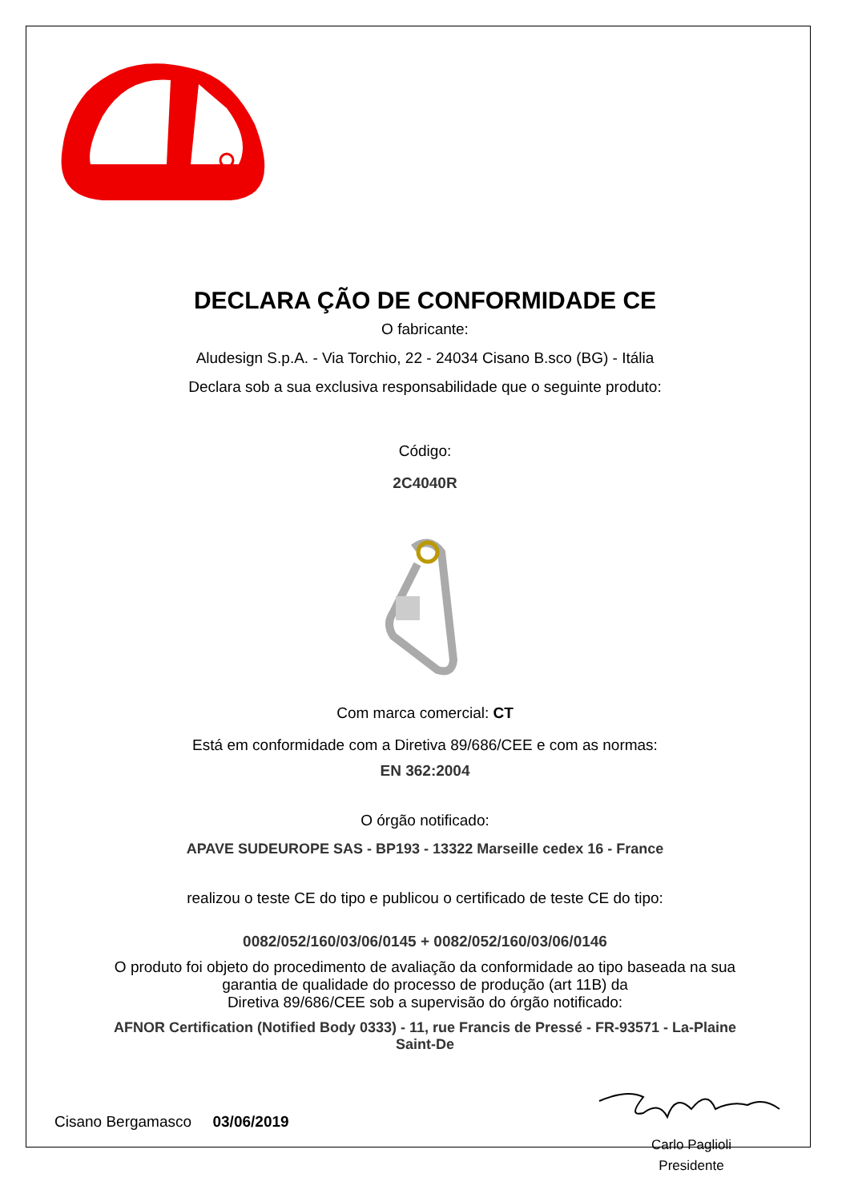DECLARA ÇÃO DE CONFORMIDADE CE
O fabricante:
Aludesign S.p.A. - Via Torchio, 22 - 24034 Cisano B.sco (BG) - Itália
Declara sob a sua exclusiva responsabilidade que o seguinte produto:
Código:
2C4040R
Com marca comercial: CT
Está em conformidade com a Diretiva 89/686/CEE e com as normas:
EN 362:2004
O órgão notificado:
APAVE SUDEUROPE SAS - BP193 - 13322 Marseille cedex 16 - France
realizou o teste CE do tipo e publicou o certificado de teste CE do tipo:
0082/052/160/03/06/0145 + 0082/052/160/03/06/0146
O produto foi objeto do procedimento de avaliação da conformidade ao tipo baseada na sua
garantia de qualidade do processo de produção (art 11B) da
Diretiva 89/686/CEE sob a supervisão do órgão notificado:
AFNOR Certification (Notified Body 0333) - 11, rue Francis de Pressé - FR-93571 - La-Plaine
Saint-De
Cisano Bergamasco 03/06/2019
Carlo Paglioli
Presidente